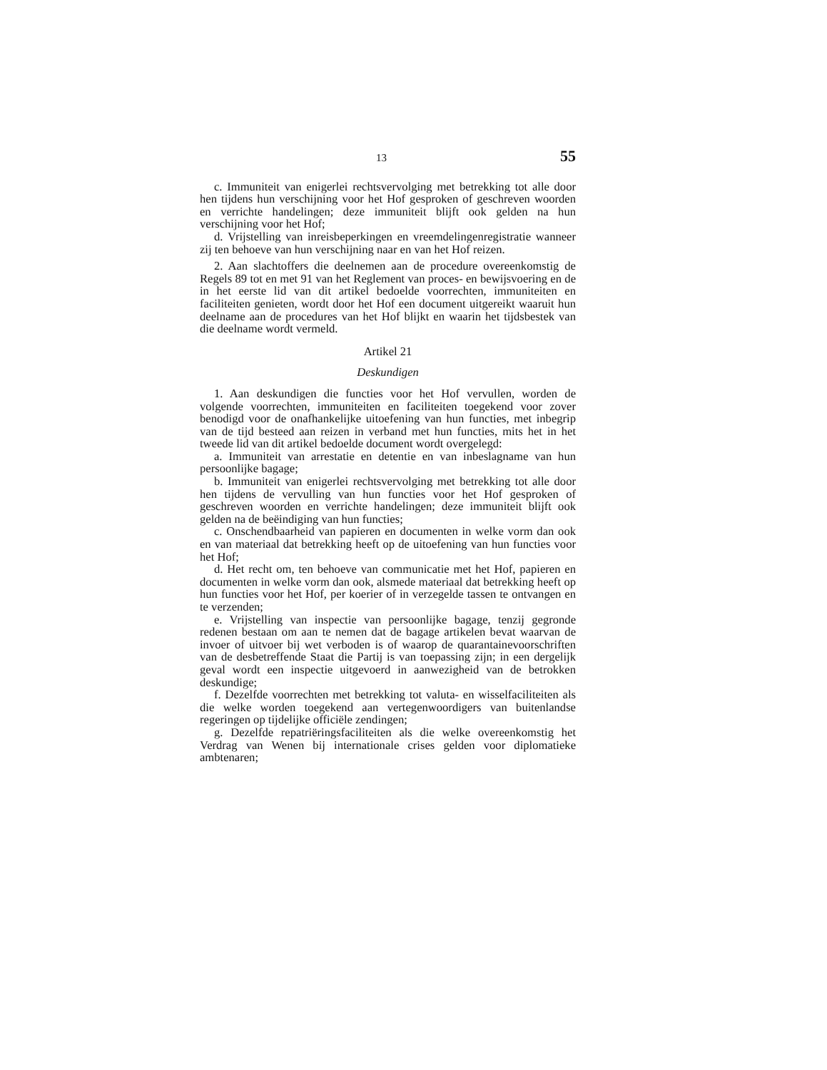13 55
c. Immuniteit van enigerlei rechtsvervolging met betrekking tot alle door hen tijdens hun verschijning voor het Hof gesproken of geschreven woorden en verrichte handelingen; deze immuniteit blijft ook gelden na hun verschijning voor het Hof;
d. Vrijstelling van inreisbeperkingen en vreemdelingenregistratie wanneer zij ten behoeve van hun verschijning naar en van het Hof reizen.
2. Aan slachtoffers die deelnemen aan de procedure overeenkomstig de Regels 89 tot en met 91 van het Reglement van proces- en bewijsvoering en de in het eerste lid van dit artikel bedoelde voorrechten, immuniteiten en faciliteiten genieten, wordt door het Hof een document uitgereikt waaruit hun deelname aan de procedures van het Hof blijkt en waarin het tijdsbestek van die deelname wordt vermeld.
Artikel 21
Deskundigen
1. Aan deskundigen die functies voor het Hof vervullen, worden de volgende voorrechten, immuniteiten en faciliteiten toegekend voor zover benodigd voor de onafhankelijke uitoefening van hun functies, met inbegrip van de tijd besteed aan reizen in verband met hun functies, mits het in het tweede lid van dit artikel bedoelde document wordt overgelegd:
a. Immuniteit van arrestatie en detentie en van inbeslagname van hun persoonlijke bagage;
b. Immuniteit van enigerlei rechtsvervolging met betrekking tot alle door hen tijdens de vervulling van hun functies voor het Hof gesproken of geschreven woorden en verrichte handelingen; deze immuniteit blijft ook gelden na de beëindiging van hun functies;
c. Onschendbaarheid van papieren en documenten in welke vorm dan ook en van materiaal dat betrekking heeft op de uitoefening van hun functies voor het Hof;
d. Het recht om, ten behoeve van communicatie met het Hof, papieren en documenten in welke vorm dan ook, alsmede materiaal dat betrekking heeft op hun functies voor het Hof, per koerier of in verzegelde tassen te ontvangen en te verzenden;
e. Vrijstelling van inspectie van persoonlijke bagage, tenzij gegronde redenen bestaan om aan te nemen dat de bagage artikelen bevat waarvan de invoer of uitvoer bij wet verboden is of waarop de quarantainevoorschriften van de desbetreffende Staat die Partij is van toepassing zijn; in een dergelijk geval wordt een inspectie uitgevoerd in aanwezigheid van de betrokken deskundige;
f. Dezelfde voorrechten met betrekking tot valuta- en wisselfaciliteiten als die welke worden toegekend aan vertegenwoordigers van buitenlandse regeringen op tijdelijke officiële zendingen;
g. Dezelfde repatriëringsfaciliteiten als die welke overeenkomstig het Verdrag van Wenen bij internationale crises gelden voor diplomatieke ambtenaren;